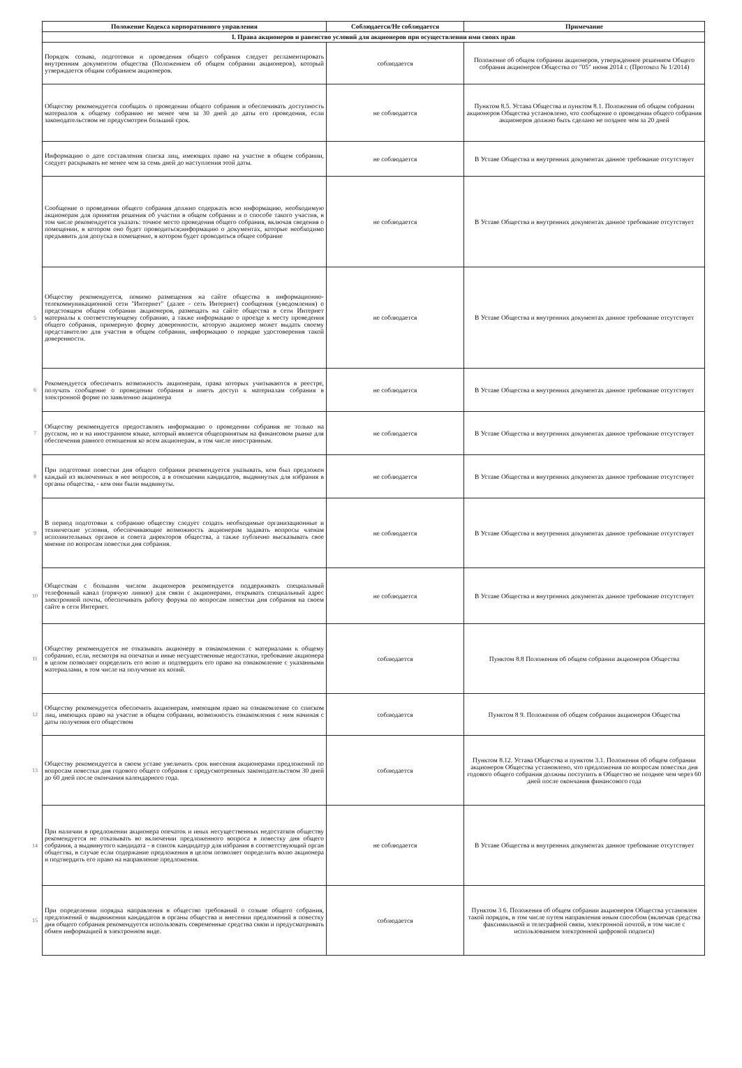| | Положение Кодекса корпоративного управления | Соблюдается/Не соблюдается | Примечание |
| --- | --- | --- | --- |
| | I. Права акционеров и равенство условий для акционеров при осуществлении ими своих прав | | |
| | Порядок созыва, подготовки и проведения общего собрания следует регламентировать внутренним документом общества (Положением об общем собрании акционеров), который утверждается общим собранием акционеров. | соблюдается | Положение об общем собрании акционеров, утвержденное решением Общего собрания акционеров Общества от "05" июня 2014 г. (Протокол № 1/2014) |
| | Обществу рекомендуется сообщать о проведении общего собрания и обеспечивать доступность материалов к общему собранию не менее чем за 30 дней до даты его проведения, если законодательством не предусмотрен больший срок. | не соблюдается | Пунктом 8.5. Устава Общества и пунктом 8.1. Положения об общем собрании акционеров Общества установлено, что сообщение о проведении общего собрания акционеров должно быть сделано не позднее чем за 20 дней |
| | Информацию о дате составления списка лиц, имеющих право на участие в общем собрании, следует раскрывать не менее чем за семь дней до наступления этой даты. | не соблюдается | В Уставе Общества и внутренних документах данное требование отсутствует |
| | Сообщение о проведении общего собрания должно содержать всю информацию, необходимую акционерам для принятия решения об участии в общем собрании и о способе такого участия, в том числе рекомендуется указать: точное место проведения общего собрания, включая сведения о помещении, в котором оно будет проводиться;информацию о документах, которые необходимо предъявить для допуска в помещение, в котором будет проводиться общее собрание | не соблюдается | В Уставе Общества и внутренних документах данное требование отсутствует |
| 5 | Обществу рекомендуется, помимо размещения на сайте общества в информационно-телекоммуникационной сети "Интернет" (далее - сеть Интернет) сообщения (уведомления) о предстоящем общем собрании акционеров, размещать на сайте общества в сети Интернет материалы к соответствующему собранию, а также информацию о проезде к месту проведения общего собрания, примерную форму доверенности, которую акционер может выдать своему представителю для участия в общем собрании, информацию о порядке удостоверения такой доверенности. | не соблюдается | В Уставе Общества и внутренних документах данное требование отсутствует |
| 6 | Рекомендуется обеспечить возможность акционерам, права которых учитываются в реестре, получать сообщение о проведении собрания и иметь доступ к материалам собрания в электронной форме по заявлению акционера | не соблюдается | В Уставе Общества и внутренних документах данное требование отсутствует |
| 7 | Обществу рекомендуется предоставлять информацию о проведении собрания не только на русском, но и на иностранном языке, который является общепринятым на финансовом рынке для обеспечения равного отношения ко всем акционерам, в том числе иностранным. | не соблюдается | В Уставе Общества и внутренних документах данное требование отсутствует |
| 8 | При подготовке повестки дня общего собрания рекомендуется указывать, кем был предложен каждый из включенных в нее вопросов, а в отношении кандидатов, выдвинутых для избрания в органы общества, - кем они были выдвинуты. | не соблюдается | В Уставе Общества и внутренних документах данное требование отсутствует |
| 9 | В период подготовки к собранию обществу следует создать необходимые организационные и технические условия, обеспечивающие возможность акционерам задавать вопросы членам исполнительных органов и совета директоров общества, а также публично высказывать свое мнение по вопросам повестки дня собрания. | не соблюдается | В Уставе Общества и внутренних документах данное требование отсутствует |
| 10 | Обществам с большим числом акционеров рекомендуется поддерживать специальный телефонный канал (горячую линию) для связи с акционерами, открывать специальный адрес электронной почты, обеспечивать работу форума по вопросам повестки дня собрания на своем сайте в сети Интернет. | не соблюдается | В Уставе Общества и внутренних документах данное требование отсутствует |
| 11 | Обществу рекомендуется не отказывать акционеру в ознакомлении с материалами к общему собранию, если, несмотря на опечатки и иные несущественные недостатки, требование акционера в целом позволяет определить его волю и подтвердить его право на ознакомление с указанными материалами, в том числе на получение их копий. | соблюдается | Пунктом 8.8 Положения об общем собрании акционеров Общества |
| 12 | Обществу рекомендуется обеспечить акционерам, имеющим право на ознакомление со списком лиц, имеющих право на участие в общем собрании, возможность ознакомления с ним начиная с даты получения его обществом | соблюдается | Пунктом 8 9. Положения об общем собрании акционеров Общества |
| 13 | Обществу рекомендуется в своем уставе увеличить срок внесения акционерами предложений по вопросам повестки дня годового общего собрания с предусмотренных законодательством 30 дней до 60 дней после окончания календарного года. | соблюдается | Пунктом 8.12. Устава Общества и пунктом 3.1. Положения об общем собрании акционеров Общества установлено, что предложения по вопросам повестки дня годового общего собрания должны поступить в Общество не позднее чем через 60 дней после окончания финансового года |
| 14 | При наличии в предложении акционера опечаток и иных несущественных недостатков обществу рекомендуется не отказывать во включении предложенного вопроса в повестку дня общего собрания, а выдвинутого кандидата - в список кандидатур для избрания в соответствующий орган общества, в случае если содержание предложения в целом позволяет определить волю акционера и подтвердить его право на направление предложения. | не соблюдается | В Уставе Общества и внутренних документах данное требование отсутствует |
| 15 | При определении порядка направления в общество требований о созыве общего собрания, предложений о выдвижении кандидатов в органы общества и внесении предложений в повестку дня общего собрания рекомендуется использовать современные средства связи и предусматривать обмен информацией в электронном виде. | соблюдается | Пунктом 3 6. Положения об общем собрании акционеров Общества установлен такой порядок, в том числе путем направления иным способом (включая средства факсимильной и телеграфной связи, электронной почтой, в том числе с использованием электронной цифровой подписи) |